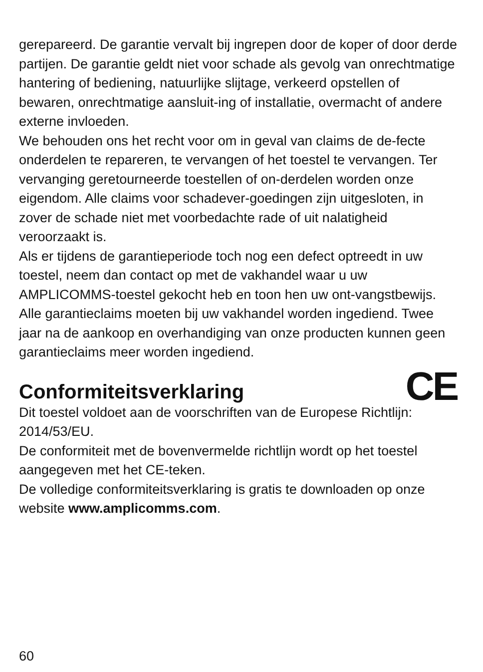gerepareerd. De garantie vervalt bij ingrepen door de koper of door derde partijen. De garantie geldt niet voor schade als gevolg van onrechtmatige hantering of bediening, natuurlijke slijtage, verkeerd opstellen of bewaren, onrechtmatige aansluit-ing of installatie, overmacht of andere externe invloeden.
We behouden ons het recht voor om in geval van claims de de-fecte onderdelen te repareren, te vervangen of het toestel te vervangen. Ter vervanging geretourneerde toestellen of on-derdelen worden onze eigendom. Alle claims voor schadever-goedingen zijn uitgesloten, in zover de schade niet met voorbedachte rade of uit nalatigheid veroorzaakt is.
Als er tijdens de garantieperiode toch nog een defect optreedt in uw toestel, neem dan contact op met de vakhandel waar u uw AMPLICOMMS-toestel gekocht heb en toon hen uw ont-vangstbewijs. Alle garantieclaims moeten bij uw vakhandel worden ingediend. Twee jaar na de aankoop en overhandiging van onze producten kunnen geen garantieclaims meer worden ingediend.
CE
Conformiteitsverklaring
Dit toestel voldoet aan de voorschriften van de Europese Richtlijn: 2014/53/EU.
De conformiteit met de bovenvermelde richtlijn wordt op het toestel aangegeven met het CE-teken.
De volledige conformiteitsverklaring is gratis te downloaden op onze website www.amplicomms.com.
60